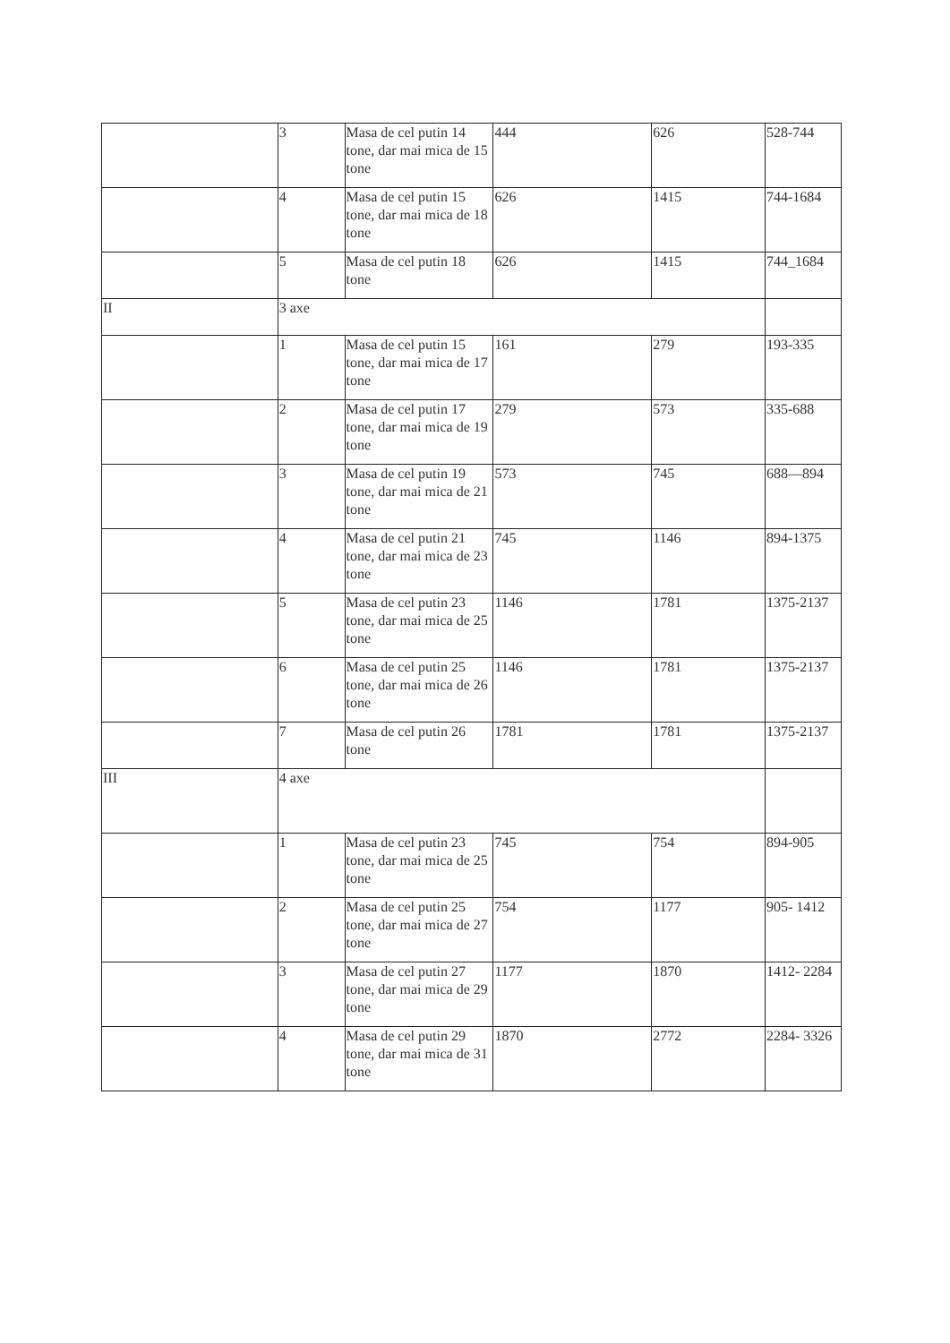| | 3 | Masa de cel putin 14 tone, dar mai mica de 15 tone | 444 | 626 | 528-744 |
| | 4 | Masa de cel putin 15 tone, dar mai mica de 18 tone | 626 | 1415 | 744-1684 |
| | 5 | Masa de cel putin 18 tone | 626 | 1415 | 744_1684 |
| II | 3 axe | | | | |
| | 1 | Masa de cel putin 15 tone, dar mai mica de 17 tone | 161 | 279 | 193-335 |
| | 2 | Masa de cel putin 17 tone, dar mai mica de 19 tone | 279 | 573 | 335-688 |
| | 3 | Masa de cel putin 19 tone, dar mai mica de 21 tone | 573 | 745 | 688—894 |
| | 4 | Masa de cel putin 21 tone, dar mai mica de 23 tone | 745 | 1146 | 894-1375 |
| | 5 | Masa de cel putin 23 tone, dar mai mica de 25 tone | 1146 | 1781 | 1375-2137 |
| | 6 | Masa de cel putin 25 tone, dar mai mica de 26 tone | 1146 | 1781 | 1375-2137 |
| | 7 | Masa de cel putin 26 tone | 1781 | 1781 | 1375-2137 |
| III | 4 axe | | | | |
| | 1 | Masa de cel putin 23 tone, dar mai mica de 25 tone | 745 | 754 | 894-905 |
| | 2 | Masa de cel putin 25 tone, dar mai mica de 27 tone | 754 | 1177 | 905- 1412 |
| | 3 | Masa de cel putin 27 tone, dar mai mica de 29 tone | 1177 | 1870 | 1412- 2284 |
| | 4 | Masa de cel putin 29 tone, dar mai mica de 31 tone | 1870 | 2772 | 2284- 3326 |